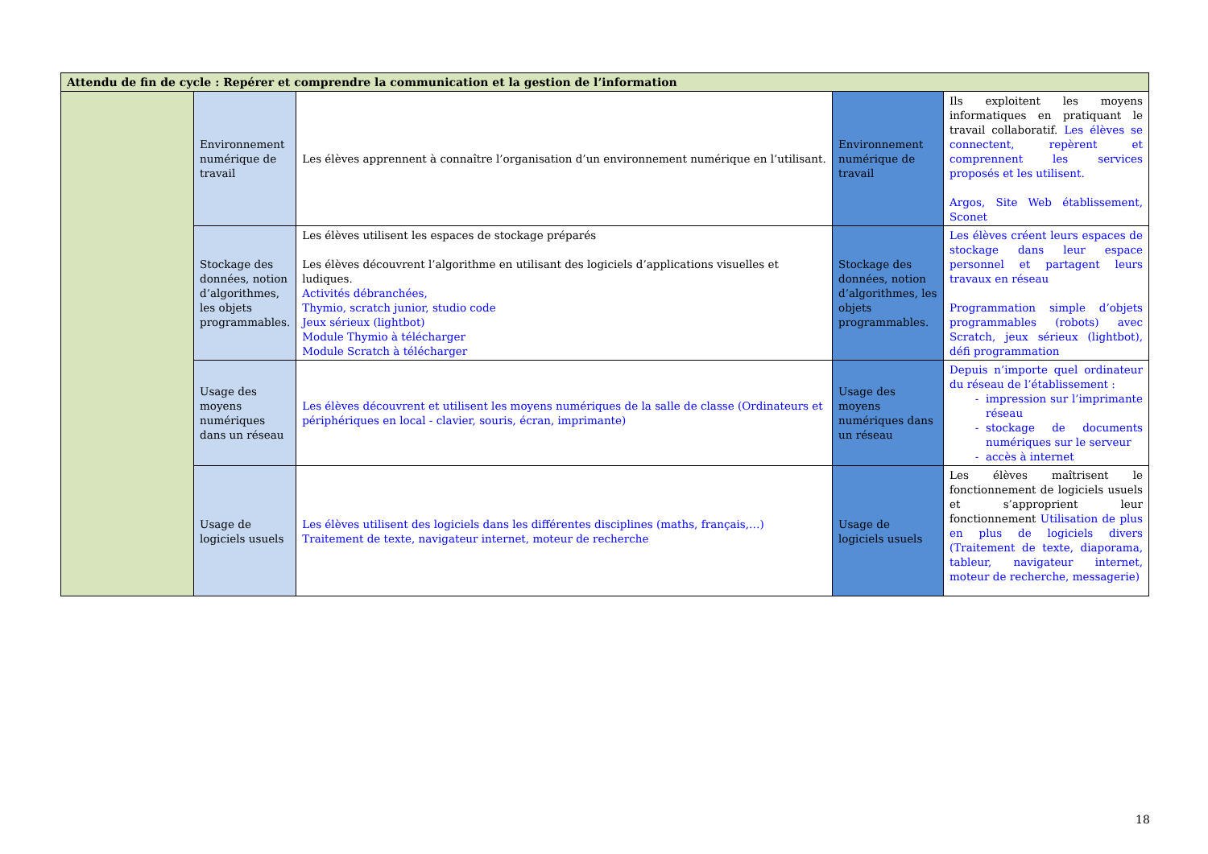| Attendu de fin de cycle : Repérer et comprendre la communication et la gestion de l’information | | | | |
| --- | --- | --- | --- | --- |
| | Environnement numérique de travail | Les élèves apprennent à connaître l’organisation d’un environnement numérique en l’utilisant. | Environnement numérique de travail | Ils exploitent les moyens informatiques en pratiquant le travail collaboratif. Les élèves se connectent, repèrent et comprennent les services proposés et les utilisent. Argos, Site Web établissement, Sconet |
| | Stockage des données, notion d’algorithmes, les objets programmables. | Les élèves utilisent les espaces de stockage préparés Les élèves découvrent l’algorithme en utilisant des logiciels d’applications visuelles et ludiques. Activités débranchées, Thymio, scratch junior, studio code Jeux sérieux (lightbot) Module Thymio à télécharger Module Scratch à télécharger | Stockage des données, notion d’algorithmes, les objets programmables. | Les élèves créent leurs espaces de stockage dans leur espace personnel et partagent leurs travaux en réseau Programmation simple d’objets programmables (robots) avec Scratch, jeux sérieux (lightbot), défi programmation |
| | Usage des moyens numériques dans un réseau | Les élèves découvrent et utilisent les moyens numériques de la salle de classe (Ordinateurs et périphériques en local - clavier, souris, écran, imprimante) | Usage des moyens numériques dans un réseau | Depuis n’importe quel ordinateur du réseau de l’établissement : impression sur l’imprimante réseau stockage de documents numériques sur le serveur accès à internet |
| | Usage de logiciels usuels | Les élèves utilisent des logiciels dans les différentes disciplines (maths, français,…) Traitement de texte, navigateur internet, moteur de recherche | Usage de logiciels usuels | Les élèves maîtrisent le fonctionnement de logiciels usuels et s’approprient leur fonctionnement Utilisation de plus en plus de logiciels divers (Traitement de texte, diaporama, tableur, navigateur internet, moteur de recherche, messagerie) |
18